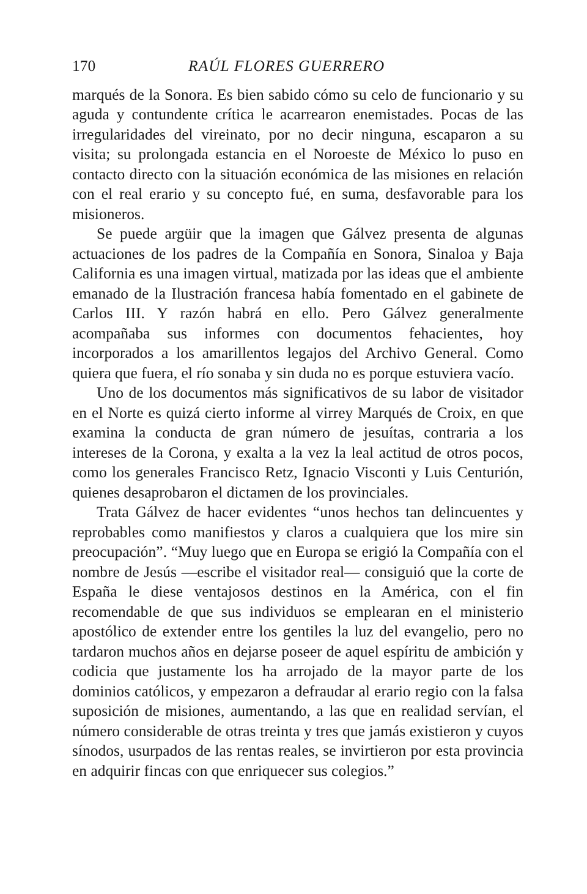170 RAÚL FLORES GUERRERO
marqués de la Sonora. Es bien sabido cómo su celo de funcionario y su aguda y contundente crítica le acarrearon enemistades. Pocas de las irregularidades del vireinato, por no decir ninguna, escaparon a su visita; su prolongada estancia en el Noroeste de México lo puso en contacto directo con la situación económica de las misiones en relación con el real erario y su concepto fué, en suma, desfavorable para los misioneros.
Se puede argüir que la imagen que Gálvez presenta de algunas actuaciones de los padres de la Compañía en Sonora, Sinaloa y Baja California es una imagen virtual, matizada por las ideas que el ambiente emanado de la Ilustración francesa había fomentado en el gabinete de Carlos III. Y razón habrá en ello. Pero Gálvez generalmente acompañaba sus informes con documentos fehacientes, hoy incorporados a los amarillentos legajos del Archivo General. Como quiera que fuera, el río sonaba y sin duda no es porque estuviera vacío.
Uno de los documentos más significativos de su labor de visitador en el Norte es quizá cierto informe al virrey Marqués de Croix, en que examina la conducta de gran número de jesuítas, contraria a los intereses de la Corona, y exalta a la vez la leal actitud de otros pocos, como los generales Francisco Retz, Ignacio Visconti y Luis Centurión, quienes desaprobaron el dictamen de los provinciales.
Trata Gálvez de hacer evidentes “unos hechos tan delincuentes y reprobables como manifiestos y claros a cualquiera que los mire sin preocupación”. “Muy luego que en Europa se erigió la Compañía con el nombre de Jesús —escribe el visitador real— consiguió que la corte de España le diese ventajosos destinos en la América, con el fin recomendable de que sus individuos se emplearan en el ministerio apostólico de extender entre los gentiles la luz del evangelio, pero no tardaron muchos años en dejarse poseer de aquel espíritu de ambición y codicia que justamente los ha arrojado de la mayor parte de los dominios católicos, y empezaron a defraudar al erario regio con la falsa suposición de misiones, aumentando, a las que en realidad servían, el número considerable de otras treinta y tres que jamás existieron y cuyos sínodos, usurpados de las rentas reales, se invirtieron por esta provincia en adquirir fincas con que enriquecer sus colegios.”